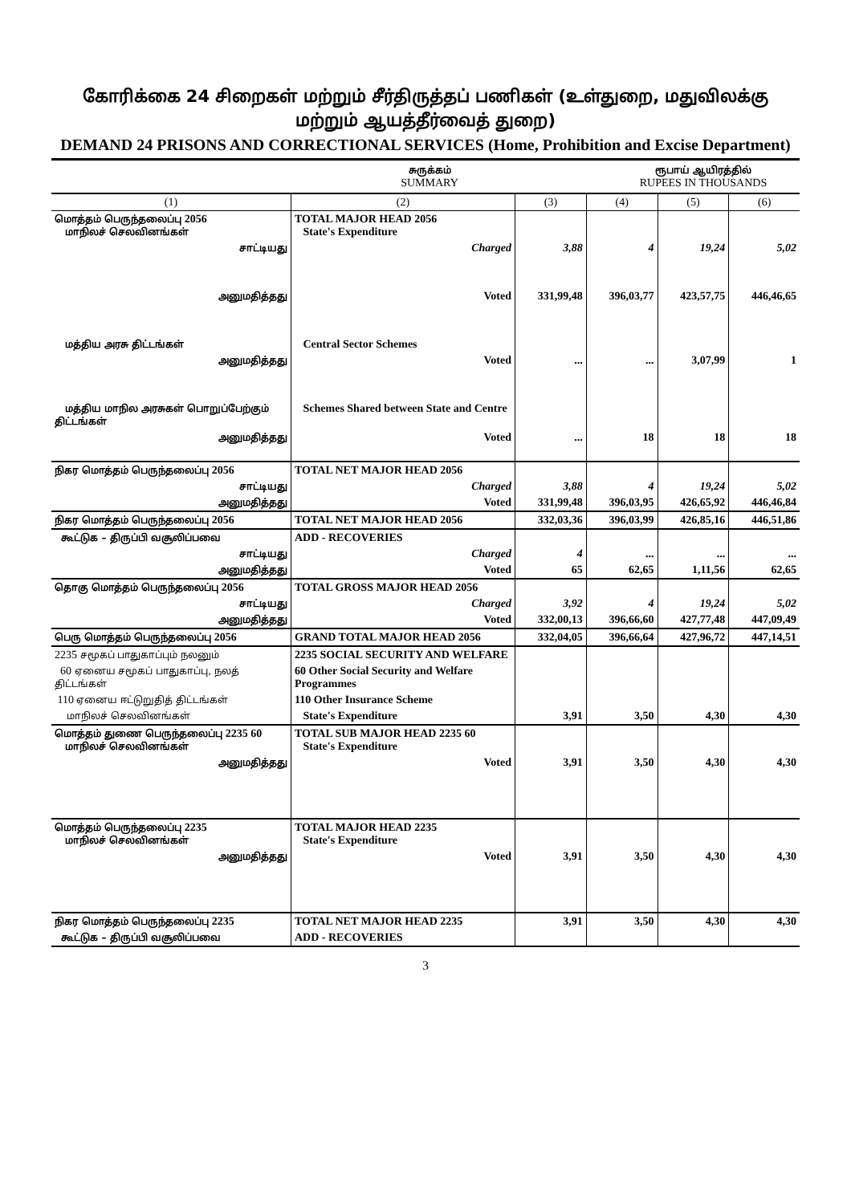கோரிக்கை 24 சிறைகள் மற்றும் சீர்திருத்தப் பணிகள் (உள்துறை, மதுவிலக்கு மற்றும் ஆயத்தீர்வைத் துறை)
DEMAND 24 PRISONS AND CORRECTIONAL SERVICES (Home, Prohibition and Excise Department)
சுருக்கம்
SUMMARY
ரூபாய் ஆயிரத்தில்
RUPEES IN THOUSANDS
| (1) | (2) | (3) | (4) | (5) | (6) |
| --- | --- | --- | --- | --- | --- |
| மொத்தம் பெருந்தலைப்பு 2056 மாநிலச் செலவினங்கள் | TOTAL MAJOR HEAD 2056 State's Expenditure | | | | |
| சாட்டியது | Charged | 3,88 | 4 | 19,24 | 5,02 |
| அனுமதித்தது | Voted | 331,99,48 | 396,03,77 | 423,57,75 | 446,46,65 |
| மத்திய அரசு திட்டங்கள் | Central Sector Schemes | | | | |
| அனுமதித்தது | Voted | ... | ... | 3,07,99 | 1 |
| மத்திய மாநில அரசுகள் பொறுப்பேற்கும் திட்டங்கள் | Schemes Shared between State and Centre | | | | |
| அனுமதித்தது | Voted | ... | 18 | 18 | 18 |
| நிகர மொத்தம் பெருந்தலைப்பு 2056 | TOTAL NET MAJOR HEAD 2056 | | | | |
| சாட்டியது | Charged | 3,88 | 4 | 19,24 | 5,02 |
| அனுமதித்தது | Voted | 331,99,48 | 396,03,95 | 426,65,92 | 446,46,84 |
| நிகர மொத்தம் பெருந்தலைப்பு 2056 | TOTAL NET MAJOR HEAD 2056 | 332,03,36 | 396,03,99 | 426,85,16 | 446,51,86 |
| கூட்டுக – திருப்பி வசூலிப்பவை | ADD - RECOVERIES | | | | |
| சாட்டியது | Charged | 4 | ... | ... | ... |
| அனுமதித்தது | Voted | 65 | 62,65 | 1,11,56 | 62,65 |
| தொகு மொத்தம் பெருந்தலைப்பு 2056 | TOTAL GROSS MAJOR HEAD 2056 | | | | |
| சாட்டியது | Charged | 3,92 | 4 | 19,24 | 5,02 |
| அனுமதித்தது | Voted | 332,00,13 | 396,66,60 | 427,77,48 | 447,09,49 |
| பெரு மொத்தம் பெருந்தலைப்பு 2056 | GRAND TOTAL MAJOR HEAD 2056 | 332,04,05 | 396,66,64 | 427,96,72 | 447,14,51 |
| 2235 சமூகப் பாதுகாப்பும் நலனும் | 2235 SOCIAL SECURITY AND WELFARE | | | | |
| 60 ஏனைய சமூகப் பாதுகாப்பு, நலத் திட்டங்கள் | 60 Other Social Security and Welfare Programmes | | | | |
| 110 ஏனைய ஈட்டுறுதித் திட்டங்கள் | 110 Other Insurance Scheme | | | | |
| மாநிலச் செலவினங்கள் | State's Expenditure | 3,91 | 3,50 | 4,30 | 4,30 |
| மொத்தம் துணை பெருந்தலைப்பு 2235 60 மாநிலச் செலவினங்கள் | TOTAL SUB MAJOR HEAD 2235 60 State's Expenditure | | | | |
| அனுமதித்தது | Voted | 3,91 | 3,50 | 4,30 | 4,30 |
| மொத்தம் பெருந்தலைப்பு 2235 மாநிலச் செலவினங்கள் | TOTAL MAJOR HEAD 2235 State's Expenditure | | | | |
| அனுமதித்தது | Voted | 3,91 | 3,50 | 4,30 | 4,30 |
| நிகர மொத்தம் பெருந்தலைப்பு 2235 | TOTAL NET MAJOR HEAD 2235 | 3,91 | 3,50 | 4,30 | 4,30 |
| கூட்டுக – திருப்பி வசூலிப்பவை | ADD - RECOVERIES | | | | |
3